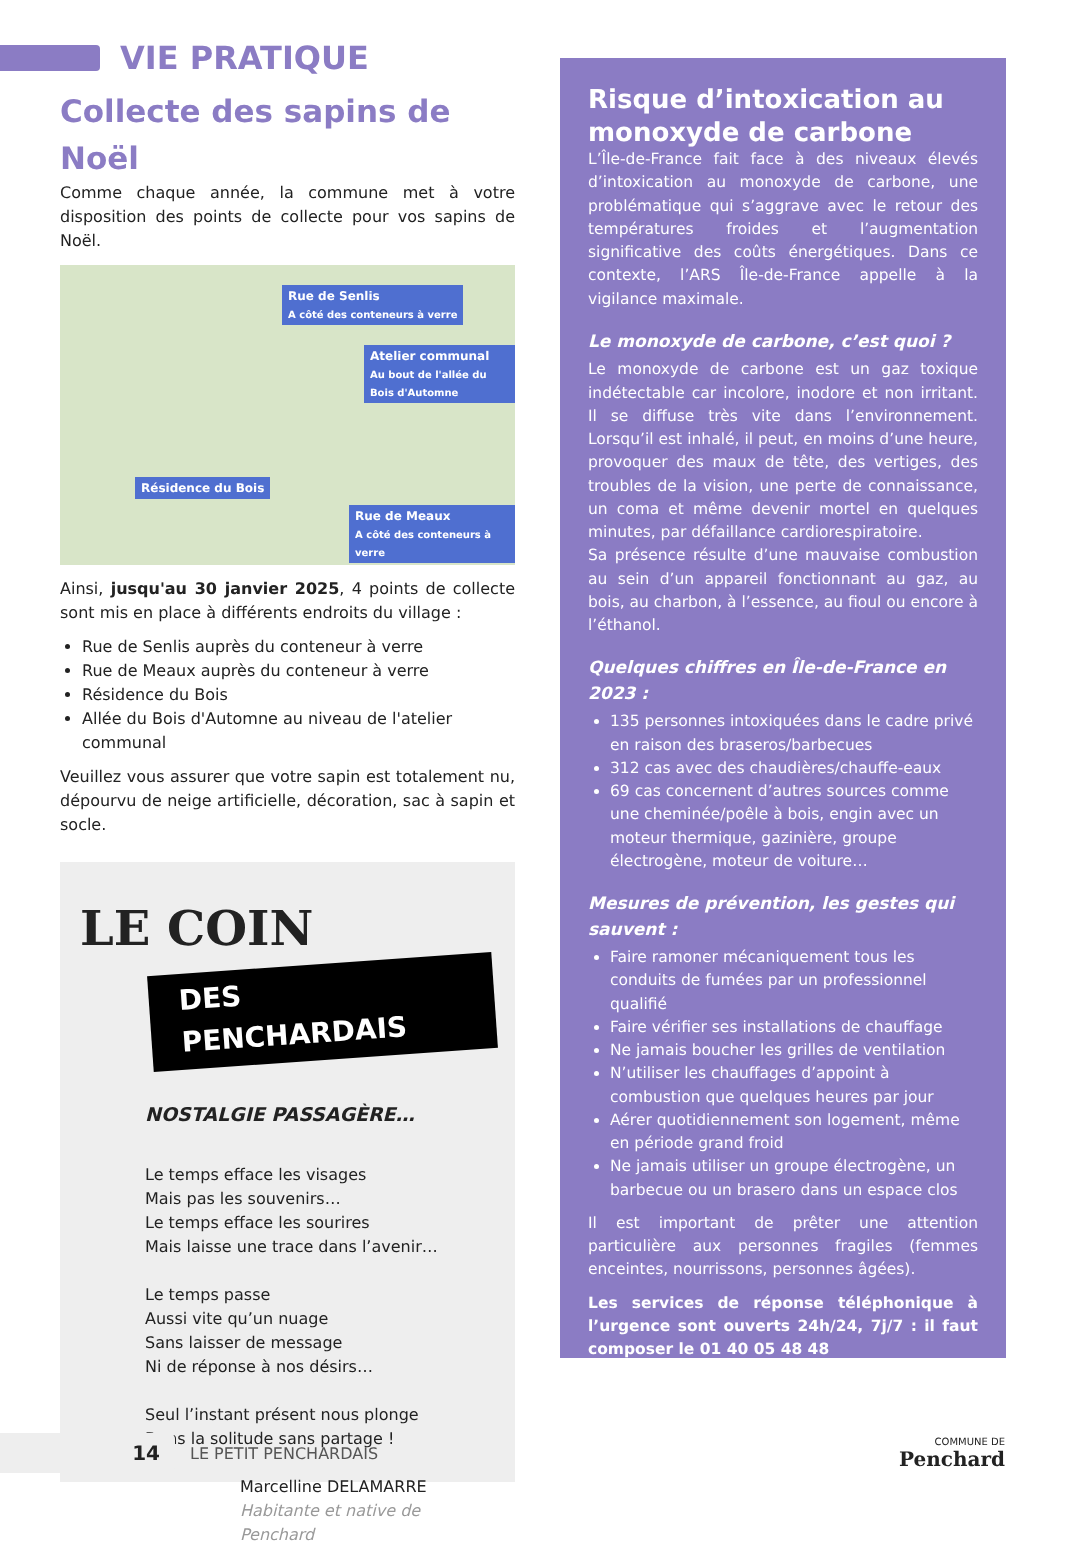VIE PRATIQUE
Collecte des sapins de Noël
Comme chaque année, la commune met à votre disposition des points de collecte pour vos sapins de Noël.
Rue de Senlis
A côté des conteneurs à verre
Atelier communal
Au bout de l'allée du Bois d'Automne
Résidence du Bois
Rue de Meaux
A côté des conteneurs à verre
Ainsi, jusqu'au 30 janvier 2025, 4 points de collecte sont mis en place à différents endroits du village :
Rue de Senlis auprès du conteneur à verre
Rue de Meaux auprès du conteneur à verre
Résidence du Bois
Allée du Bois d'Automne au niveau de l'atelier communal
Veuillez vous assurer que votre sapin est totalement nu, dépourvu de neige artificielle, décoration, sac à sapin et socle.
LE COIN
DES PENCHARDAIS
NOSTALGIE PASSAGÈRE…
Le temps efface les visages
Mais pas les souvenirs…
Le temps efface les sourires
Mais laisse une trace dans l’avenir…
Le temps passe
Aussi vite qu’un nuage
Sans laisser de message
Ni de réponse à nos désirs…
Seul l’instant présent nous plonge
Dans la solitude sans partage !
Marcelline DELAMARRE
Habitante et native de Penchard
Risque d’intoxication au monoxyde de carbone
L’Île-de-France fait face à des niveaux élevés d’intoxication au monoxyde de carbone, une problématique qui s’aggrave avec le retour des températures froides et l’augmentation significative des coûts énergétiques. Dans ce contexte, l’ARS Île-de-France appelle à la vigilance maximale.
Le monoxyde de carbone, c’est quoi ?
Le monoxyde de carbone est un gaz toxique indétectable car incolore, inodore et non irritant. Il se diffuse très vite dans l’environnement. Lorsqu’il est inhalé, il peut, en moins d’une heure, provoquer des maux de tête, des vertiges, des troubles de la vision, une perte de connaissance, un coma et même devenir mortel en quelques minutes, par défaillance cardiorespiratoire.
Sa présence résulte d’une mauvaise combustion au sein d’un appareil fonctionnant au gaz, au bois, au charbon, à l’essence, au fioul ou encore à l’éthanol.
Quelques chiffres en Île-de-France en 2023 :
135 personnes intoxiquées dans le cadre privé en raison des braseros/barbecues
312 cas avec des chaudières/chauffe-eaux
69 cas concernent d’autres sources comme une cheminée/poêle à bois, engin avec un moteur thermique, gazinière, groupe électrogène, moteur de voiture…
Mesures de prévention, les gestes qui sauvent :
Faire ramoner mécaniquement tous les conduits de fumées par un professionnel qualifié
Faire vérifier ses installations de chauffage
Ne jamais boucher les grilles de ventilation
N’utiliser les chauffages d’appoint à combustion que quelques heures par jour
Aérer quotidiennement son logement, même en période grand froid
Ne jamais utiliser un groupe électrogène, un barbecue ou un brasero dans un espace clos
Il est important de prêter une attention particulière aux personnes fragiles (femmes enceintes, nourrissons, personnes âgées).
Les services de réponse téléphonique à l’urgence sont ouverts 24h/24, 7j/7 : il faut composer le 01 40 05 48 48
14
LE PETIT PENCHARDAIS COMMUNE DE
Penchard